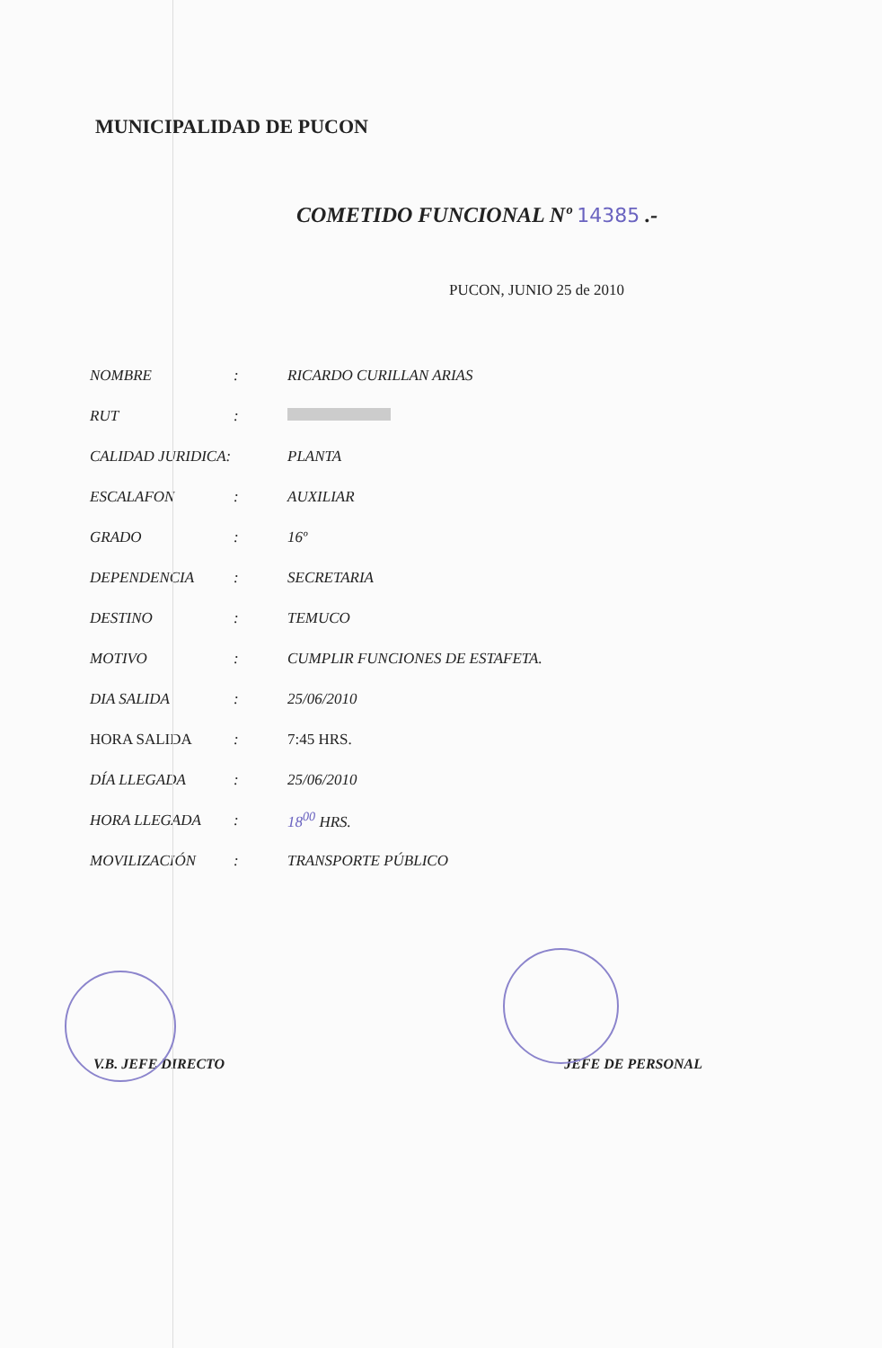MUNICIPALIDAD DE PUCON
COMETIDO FUNCIONAL Nº 14385 .-
PUCON, JUNIO 25 de 2010
| NOMBRE | : | RICARDO CURILLAN ARIAS |
| RUT | : | |
| CALIDAD JURIDICA: | | PLANTA |
| ESCALAFON | : | AUXILIAR |
| GRADO | : | 16º |
| DEPENDENCIA | : | SECRETARIA |
| DESTINO | : | TEMUCO |
| MOTIVO | : | CUMPLIR FUNCIONES DE ESTAFETA. |
| DIA SALIDA | : | 25/06/2010 |
| HORA SALIDA | : | 7:45 HRS. |
| DÍA LLEGADA | : | 25/06/2010 |
| HORA LLEGADA | : | 18<sup>00</sup> HRS. |
| MOVILIZACIÓN | : | TRANSPORTE PÚBLICO |
V.B. JEFE DIRECTO JEFE DE PERSONAL